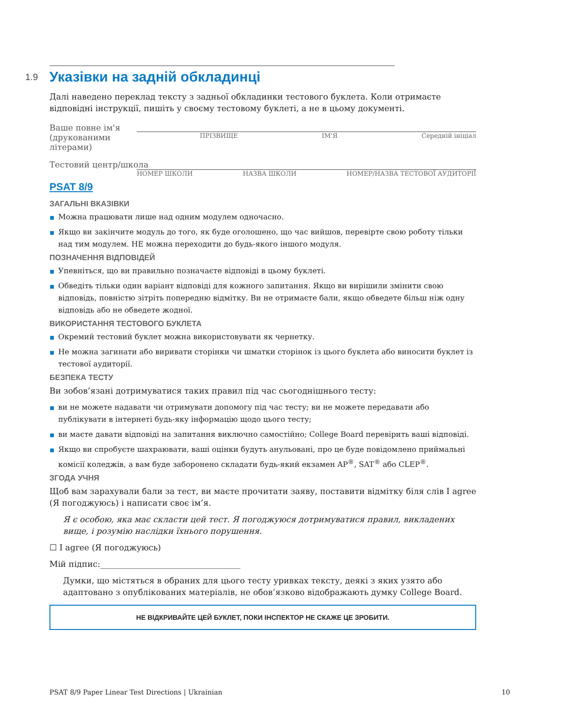1.9 Указівки на задній обкладинці
Далі наведено переклад тексту з задньої обкладинки тестового буклета. Коли отримаєте відповідні інструкції, пишіть у своєму тестовому буклеті, а не в цьому документі.
Ваше повне ім'я
(друкованими літерами)
ПРІЗВИЩЕ ІМ'Я Середній ініціал
Тестовий центр/школа
НОМЕР ШКОЛИ НАЗВА ШКОЛИ НОМЕР/НАЗВА ТЕСТОВОЇ АУДИТОРІЇ
PSAT 8/9
ЗАГАЛЬНІ ВКАЗІВКИ
▪ Можна працювати лише над одним модулем одночасно.
▪ Якщо ви закінчите модуль до того, як буде оголошено, що час вийшов, перевірте свою роботу тільки над тим модулем. НЕ можна переходити до будь-якого іншого модуля.
ПОЗНАЧЕННЯ ВІДПОВІДЕЙ
▪ Упевніться, що ви правильно позначаєте відповіді в цьому буклеті.
▪ Обведіть тільки один варіант відповіді для кожного запитання. Якщо ви вирішили змінити свою відповідь, повністю зітріть попередню відмітку. Ви не отримаєте бали, якщо обведете більш ніж одну відповідь або не обведете жодної.
ВИКОРИСТАННЯ ТЕСТОВОГО БУКЛЕТА
▪ Окремий тестовий буклет можна використовувати як чернетку.
▪ Не можна загинати або виривати сторінки чи шматки сторінок із цього буклета або виносити буклет із тестової аудиторії.
БЕЗПЕКА ТЕСТУ
Ви зобов’язані дотримуватися таких правил під час сьогоднішнього тесту:
▪ ви не можете надавати чи отримувати допомогу під час тесту; ви не можете передавати або публікувати в інтернеті будь-яку інформацію щодо цього тесту;
▪ ви маєте давати відповіді на запитання виключно самостійно; College Board перевірить ваші відповіді.
▪ Якщо ви спробуєте шахраювати, ваші оцінки будуть анульовані, про це буде повідомлено приймальні комісії коледжів, а вам буде заборонено складати будь-який екзамен AP<sup>®</sup>, SAT<sup>®</sup> або CLEP<sup>®</sup>.
ЗГОДА УЧНЯ
Щоб вам зарахували бали за тест, ви маєте прочитати заяву, поставити відмітку біля слів I agree (Я погоджуюсь) і написати своє ім’я.
Я є особою, яка має скласти цей тест. Я погоджуюся дотримуватися правил, викладених вище, і розумію наслідки їхнього порушення.
☐ I agree (Я погоджуюсь)
Мій підпис:__________________________________
Думки, що містяться в обраних для цього тесту уривках тексту, деякі з яких узято або адаптовано з опублікованих матеріалів, не обов’язково відображають думку College Board.
НЕ ВІДКРИВАЙТЕ ЦЕЙ БУКЛЕТ, ПОКИ ІНСПЕКТОР НЕ СКАЖЕ ЦЕ ЗРОБИТИ.
PSAT 8/9 Paper Linear Test Directions | Ukrainian 10